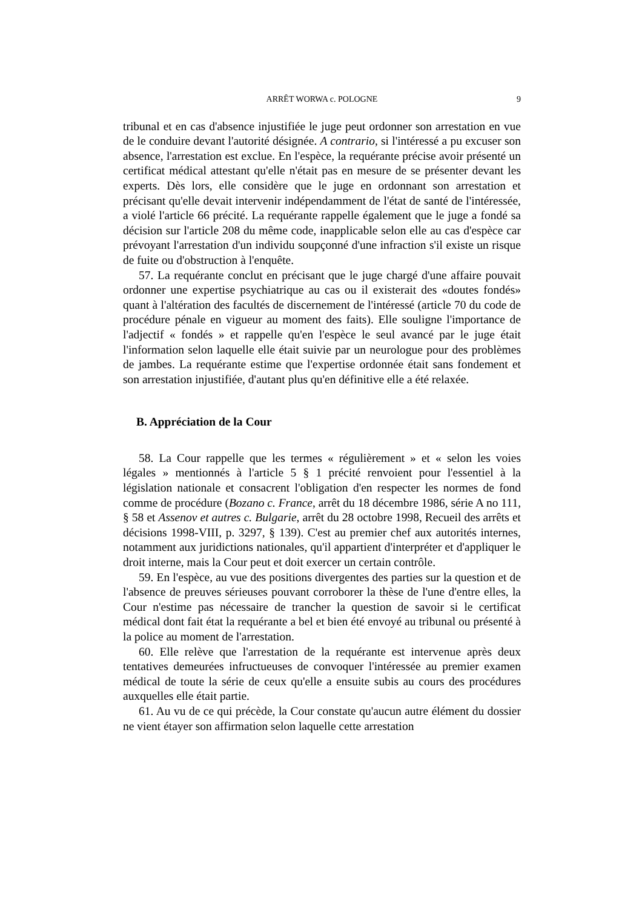ARRÊT WORWA c. POLOGNE 9
tribunal et en cas d'absence injustifiée le juge peut ordonner son arrestation en vue de le conduire devant l'autorité désignée. A contrario, si l'intéressé a pu excuser son absence, l'arrestation est exclue. En l'espèce, la requérante précise avoir présenté un certificat médical attestant qu'elle n'était pas en mesure de se présenter devant les experts. Dès lors, elle considère que le juge en ordonnant son arrestation et précisant qu'elle devait intervenir indépendamment de l'état de santé de l'intéressée, a violé l'article 66 précité. La requérante rappelle également que le juge a fondé sa décision sur l'article 208 du même code, inapplicable selon elle au cas d'espèce car prévoyant l'arrestation d'un individu soupçonné d'une infraction s'il existe un risque de fuite ou d'obstruction à l'enquête.
57. La requérante conclut en précisant que le juge chargé d'une affaire pouvait ordonner une expertise psychiatrique au cas ou il existerait des «doutes fondés» quant à l'altération des facultés de discernement de l'intéressé (article 70 du code de procédure pénale en vigueur au moment des faits). Elle souligne l'importance de l'adjectif « fondés » et rappelle qu'en l'espèce le seul avancé par le juge était l'information selon laquelle elle était suivie par un neurologue pour des problèmes de jambes. La requérante estime que l'expertise ordonnée était sans fondement et son arrestation injustifiée, d'autant plus qu'en définitive elle a été relaxée.
B. Appréciation de la Cour
58. La Cour rappelle que les termes « régulièrement » et « selon les voies légales » mentionnés à l'article 5 § 1 précité renvoient pour l'essentiel à la législation nationale et consacrent l'obligation d'en respecter les normes de fond comme de procédure (Bozano c. France, arrêt du 18 décembre 1986, série A no 111, § 58 et Assenov et autres c. Bulgarie, arrêt du 28 octobre 1998, Recueil des arrêts et décisions 1998-VIII, p. 3297, § 139). C'est au premier chef aux autorités internes, notamment aux juridictions nationales, qu'il appartient d'interpréter et d'appliquer le droit interne, mais la Cour peut et doit exercer un certain contrôle.
59. En l'espèce, au vue des positions divergentes des parties sur la question et de l'absence de preuves sérieuses pouvant corroborer la thèse de l'une d'entre elles, la Cour n'estime pas nécessaire de trancher la question de savoir si le certificat médical dont fait état la requérante a bel et bien été envoyé au tribunal ou présenté à la police au moment de l'arrestation.
60. Elle relève que l'arrestation de la requérante est intervenue après deux tentatives demeurées infructueuses de convoquer l'intéressée au premier examen médical de toute la série de ceux qu'elle a ensuite subis au cours des procédures auxquelles elle était partie.
61. Au vu de ce qui précède, la Cour constate qu'aucun autre élément du dossier ne vient étayer son affirmation selon laquelle cette arrestation